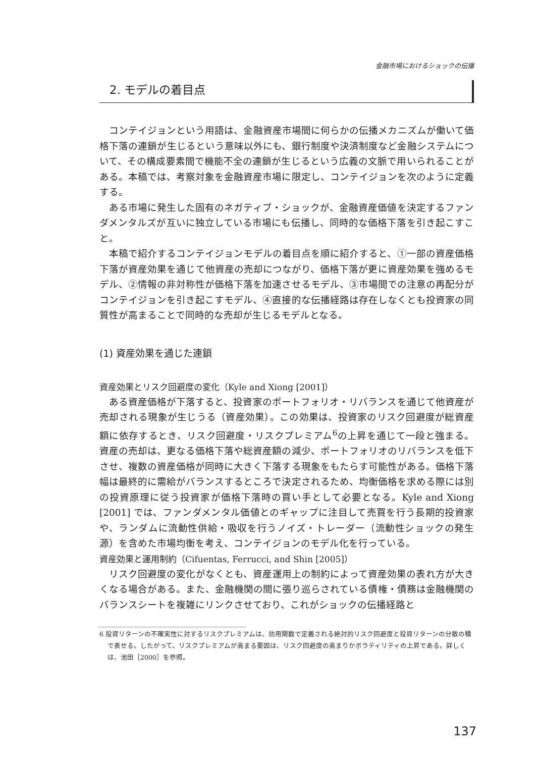金融市場におけるショックの伝播
2. モデルの着目点
コンテイジョンという用語は、金融資産市場間に何らかの伝播メカニズムが働いて価格下落の連鎖が生じるという意味以外にも、銀行制度や決済制度など金融システムについて、その構成要素間で機能不全の連鎖が生じるという広義の文脈で用いられることがある。本稿では、考察対象を金融資産市場に限定し、コンテイジョンを次のように定義する。
ある市場に発生した固有のネガティブ・ショックが、金融資産価値を決定するファンダメンタルズが互いに独立している市場にも伝播し、同時的な価格下落を引き起こすこと。
本稿で紹介するコンテイジョンモデルの着目点を順に紹介すると、①一部の資産価格下落が資産効果を通じて他資産の売却につながり、価格下落が更に資産効果を強めるモデル、②情報の非対称性が価格下落を加速させるモデル、③市場間での注意の再配分がコンテイジョンを引き起こすモデル、④直接的な伝播経路は存在しなくとも投資家の同質性が高まることで同時的な売却が生じるモデルとなる。
(1) 資産効果を通じた連鎖
資産効果とリスク回避度の変化（Kyle and Xiong [2001]）
ある資産価格が下落すると、投資家のポートフォリオ・リバランスを通じて他資産が売却される現象が生じうる（資産効果）。この効果は、投資家のリスク回避度が総資産額に依存するとき、リスク回避度・リスクプレミアム<sup>6</sup>の上昇を通じて一段と強まる。資産の売却は、更なる価格下落や総資産額の減少、ポートフォリオのリバランスを低下させ、複数の資産価格が同時に大きく下落する現象をもたらす可能性がある。価格下落幅は最終的に需給がバランスするところで決定されるため、均衡価格を求める際には別の投資原理に従う投資家が価格下落時の買い手として必要となる。Kyle and Xiong [2001] では、ファンダメンタル価値とのギャップに注目して売買を行う長期的投資家や、ランダムに流動性供給・吸収を行うノイズ・トレーダー（流動性ショックの発生源）を含めた市場均衡を考え、コンテイジョンのモデル化を行っている。
資産効果と運用制約（Cifuentas, Ferrucci, and Shin [2005]）
リスク回避度の変化がなくとも、資産運用上の制約によって資産効果の表れ方が大きくなる場合がある。また、金融機関の間に張り巡らされている債権・債務は金融機関のバランスシートを複雑にリンクさせており、これがショックの伝播経路と
6 投資リターンの不確実性に対するリスクプレミアムは、効用関数で定義される絶対的リスク回避度と投資リターンの分散の積で表せる。したがって、リスクプレミアムが高まる要因は、リスク回避度の高まりかボラティリティの上昇である。詳しくは、池田［2000］を参照。
137